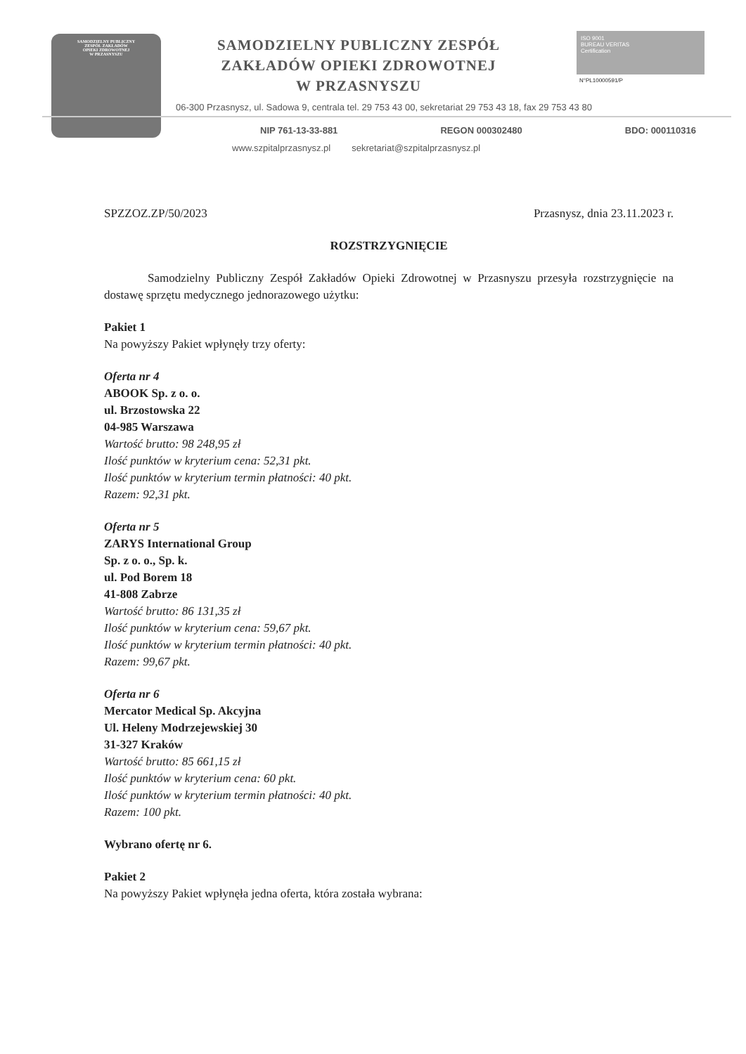SAMODZIELNY PUBLICZNY
ZESPÓŁ ZAKŁADÓW
OPIEKI ZDROWOTNEJ
W PRZASNYSZU
SAMODZIELNY PUBLICZNY ZESPÓŁ
ZAKŁADÓW OPIEKI ZDROWOTNEJ
W PRZASNYSZU
ISO 9001
BUREAU VERITAS
Certification
N°PL10000591/P
06-300 Przasnysz, ul. Sadowa 9, centrala tel. 29 753 43 00, sekretariat 29 753 43 18, fax 29 753 43 80
NIP 761-13-33-881 REGON 000302480 BDO: 000110316
www.szpitalprzasnysz.pl sekretariat@szpitalprzasnysz.pl
SPZZOZ.ZP/50/2023 Przasnysz, dnia 23.11.2023 r.
ROZSTRZYGNIĘCIE
Samodzielny Publiczny Zespół Zakładów Opieki Zdrowotnej w Przasnyszu przesyła rozstrzygnięcie na dostawę sprzętu medycznego jednorazowego użytku:
Pakiet 1
Na powyższy Pakiet wpłynęły trzy oferty:
Oferta nr 4
ABOOK Sp. z o. o.
ul. Brzostowska 22
04-985 Warszawa
Wartość brutto: 98 248,95 zł
Ilość punktów w kryterium cena: 52,31 pkt.
Ilość punktów w kryterium termin płatności: 40 pkt.
Razem: 92,31 pkt.
Oferta nr 5
ZARYS International Group
Sp. z o. o., Sp. k.
ul. Pod Borem 18
41-808 Zabrze
Wartość brutto: 86 131,35 zł
Ilość punktów w kryterium cena: 59,67 pkt.
Ilość punktów w kryterium termin płatności: 40 pkt.
Razem: 99,67 pkt.
Oferta nr 6
Mercator Medical Sp. Akcyjna
Ul. Heleny Modrzejewskiej 30
31-327 Kraków
Wartość brutto: 85 661,15 zł
Ilość punktów w kryterium cena: 60 pkt.
Ilość punktów w kryterium termin płatności: 40 pkt.
Razem: 100 pkt.
Wybrano ofertę nr 6.
Pakiet 2
Na powyższy Pakiet wpłynęła jedna oferta, która została wybrana: